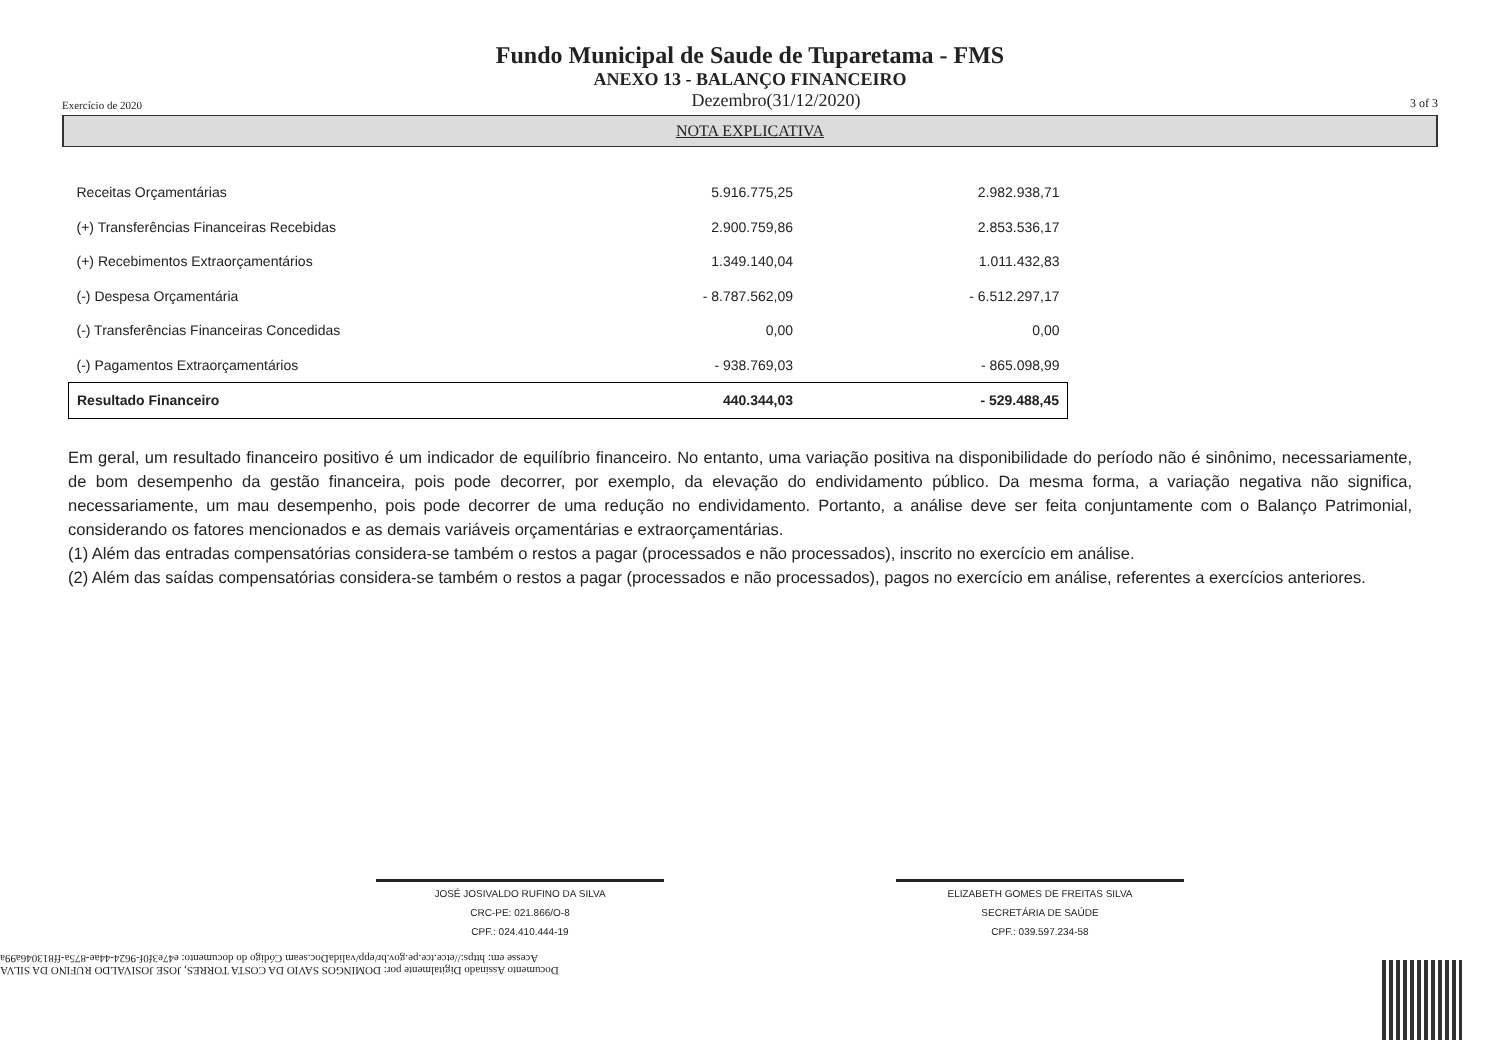Fundo Municipal de Saude de Tuparetama - FMS
ANEXO 13 - BALANÇO FINANCEIRO
Exercício de 2020 Dezembro(31/12/2020) 3 of 3
NOTA EXPLICATIVA
| Receitas Orçamentárias | 5.916.775,25 | 2.982.938,71 |
| (+) Transferências Financeiras Recebidas | 2.900.759,86 | 2.853.536,17 |
| (+) Recebimentos Extraorçamentários | 1.349.140,04 | 1.011.432,83 |
| (-) Despesa Orçamentária | - 8.787.562,09 | - 6.512.297,17 |
| (-) Transferências Financeiras Concedidas | 0,00 | 0,00 |
| (-) Pagamentos Extraorçamentários | - 938.769,03 | - 865.098,99 |
| Resultado Financeiro | 440.344,03 | - 529.488,45 |
Em geral, um resultado financeiro positivo é um indicador de equilíbrio financeiro. No entanto, uma variação positiva na disponibilidade do período não é sinônimo, necessariamente, de bom desempenho da gestão financeira, pois pode decorrer, por exemplo, da elevação do endividamento público. Da mesma forma, a variação negativa não significa, necessariamente, um mau desempenho, pois pode decorrer de uma redução no endividamento. Portanto, a análise deve ser feita conjuntamente com o Balanço Patrimonial, considerando os fatores mencionados e as demais variáveis orçamentárias e extraorçamentárias.
(1) Além das entradas compensatórias considera-se também o restos a pagar (processados e não processados), inscrito no exercício em análise.
(2) Além das saídas compensatórias considera-se também o restos a pagar (processados e não processados), pagos no exercício em análise, referentes a exercícios anteriores.
JOSÉ JOSIVALDO RUFINO DA SILVA
CRC-PE: 021.866/O-8
CPF.: 024.410.444-19
ELIZABETH GOMES DE FREITAS SILVA
SECRETÁRIA DE SAÚDE
CPF.: 039.597.234-58
Documento Assinado Digitalmente por: DOMINGOS SAVIO DA COSTA TORRES, JOSE JOSIVALDO RUFINO DA SILVA
Acesse em: https://etce.tce.pe.gov.br/epp/validaDoc.seam Código do documento: e47e3f0f-9624-44ae-875a-ff813046a99a